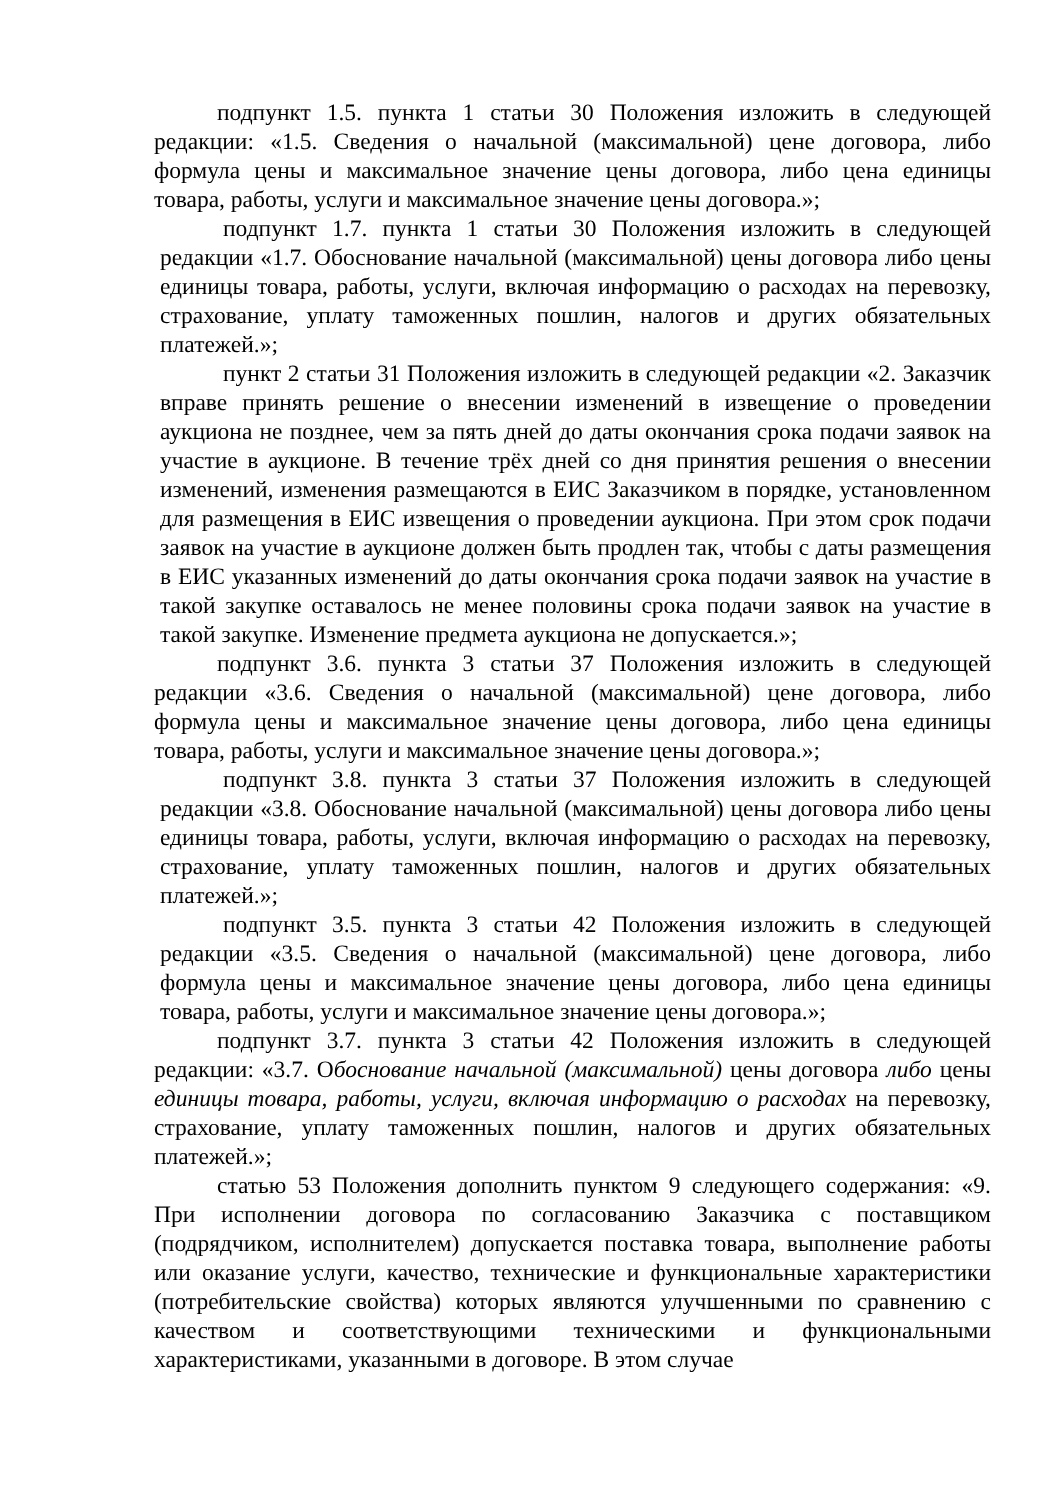подпункт 1.5. пункта 1 статьи 30 Положения изложить в следующей редакции: «1.5. Сведения о начальной (максимальной) цене договора, либо формула цены и максимальное значение цены договора, либо цена единицы товара, работы, услуги и максимальное значение цены договора.»;
подпункт 1.7. пункта 1 статьи 30 Положения изложить в следующей редакции «1.7. Обоснование начальной (максимальной) цены договора либо цены единицы товара, работы, услуги, включая информацию о расходах на перевозку, страхование, уплату таможенных пошлин, налогов и других обязательных платежей.»;
пункт 2 статьи 31 Положения изложить в следующей редакции «2. Заказчик вправе принять решение о внесении изменений в извещение о проведении аукциона не позднее, чем за пять дней до даты окончания срока подачи заявок на участие в аукционе. В течение трёх дней со дня принятия решения о внесении изменений, изменения размещаются в ЕИС Заказчиком в порядке, установленном для размещения в ЕИС извещения о проведении аукциона. При этом срок подачи заявок на участие в аукционе должен быть продлен так, чтобы с даты размещения в ЕИС указанных изменений до даты окончания срока подачи заявок на участие в такой закупке оставалось не менее половины срока подачи заявок на участие в такой закупке. Изменение предмета аукциона не допускается.»;
подпункт 3.6. пункта 3 статьи 37 Положения изложить в следующей редакции «3.6. Сведения о начальной (максимальной) цене договора, либо формула цены и максимальное значение цены договора, либо цена единицы товара, работы, услуги и максимальное значение цены договора.»;
подпункт 3.8. пункта 3 статьи 37 Положения изложить в следующей редакции «3.8. Обоснование начальной (максимальной) цены договора либо цены единицы товара, работы, услуги, включая информацию о расходах на перевозку, страхование, уплату таможенных пошлин, налогов и других обязательных платежей.»;
подпункт 3.5. пункта 3 статьи 42 Положения изложить в следующей редакции «3.5. Сведения о начальной (максимальной) цене договора, либо формула цены и максимальное значение цены договора, либо цена единицы товара, работы, услуги и максимальное значение цены договора.»;
подпункт 3.7. пункта 3 статьи 42 Положения изложить в следующей редакции: «3.7. Обоснование начальной (максимальной) цены договора либо цены единицы товара, работы, услуги, включая информацию о расходах на перевозку, страхование, уплату таможенных пошлин, налогов и других обязательных платежей.»;
статью 53 Положения дополнить пунктом 9 следующего содержания: «9. При исполнении договора по согласованию Заказчика с поставщиком (подрядчиком, исполнителем) допускается поставка товара, выполнение работы или оказание услуги, качество, технические и функциональные характеристики (потребительские свойства) которых являются улучшенными по сравнению с качеством и соответствующими техническими и функциональными характеристиками, указанными в договоре. В этом случае